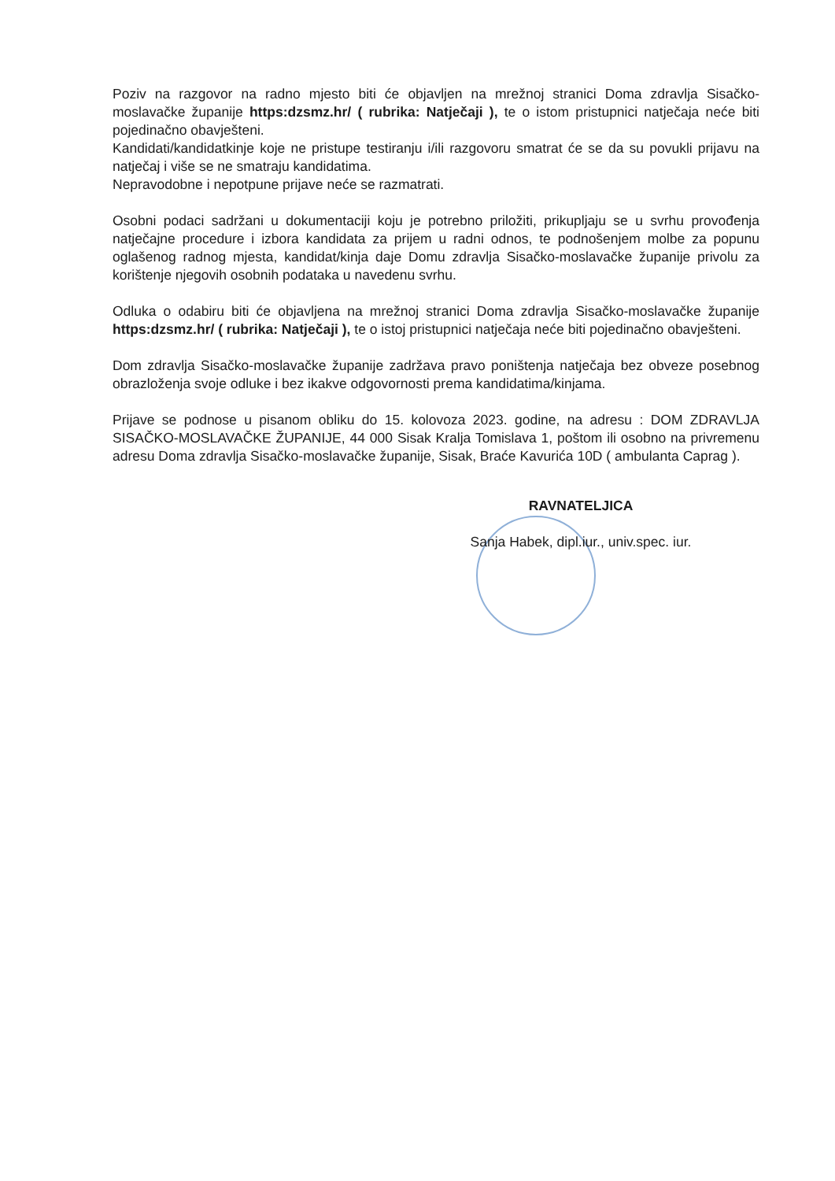Poziv na razgovor na radno mjesto biti će objavljen na mrežnoj stranici Doma zdravlja Sisačko-moslavačke županije https:dzsmz.hr/ ( rubrika: Natječaji ), te o istom pristupnici natječaja neće biti pojedinačno obavješteni.
Kandidati/kandidatkinje koje ne pristupe testiranju i/ili razgovoru smatrat će se da su povukli prijavu na natječaj i više se ne smatraju kandidatima.
Nepravodobne i nepotpune prijave neće se razmatrati.
Osobni podaci sadržani u dokumentaciji koju je potrebno priložiti, prikupljaju se u svrhu provođenja natječajne procedure i izbora kandidata za prijem u radni odnos, te podnošenjem molbe za popunu oglašenog radnog mjesta, kandidat/kinja daje Domu zdravlja Sisačko-moslavačke županije privolu za korištenje njegovih osobnih podataka u navedenu svrhu.
Odluka o odabiru biti će objavljena na mrežnoj stranici Doma zdravlja Sisačko-moslavačke županije https:dzsmz.hr/ ( rubrika: Natječaji ), te o istoj pristupnici natječaja neće biti pojedinačno obavješteni.
Dom zdravlja Sisačko-moslavačke županije zadržava pravo poništenja natječaja bez obveze posebnog obrazloženja svoje odluke i bez ikakve odgovornosti prema kandidatima/kinjama.
Prijave se podnose u pisanom obliku do 15. kolovoza 2023. godine, na adresu : DOM ZDRAVLJA SISAČKO-MOSLAVAČKE ŽUPANIJE, 44 000 Sisak Kralja Tomislava 1, poštom ili osobno na privremenu adresu Doma zdravlja Sisačko-moslavačke županije, Sisak, Braće Kavurića 10D ( ambulanta Caprag ).
RAVNATELJICA
Sanja Habek, dipl.iur., univ.spec. iur.